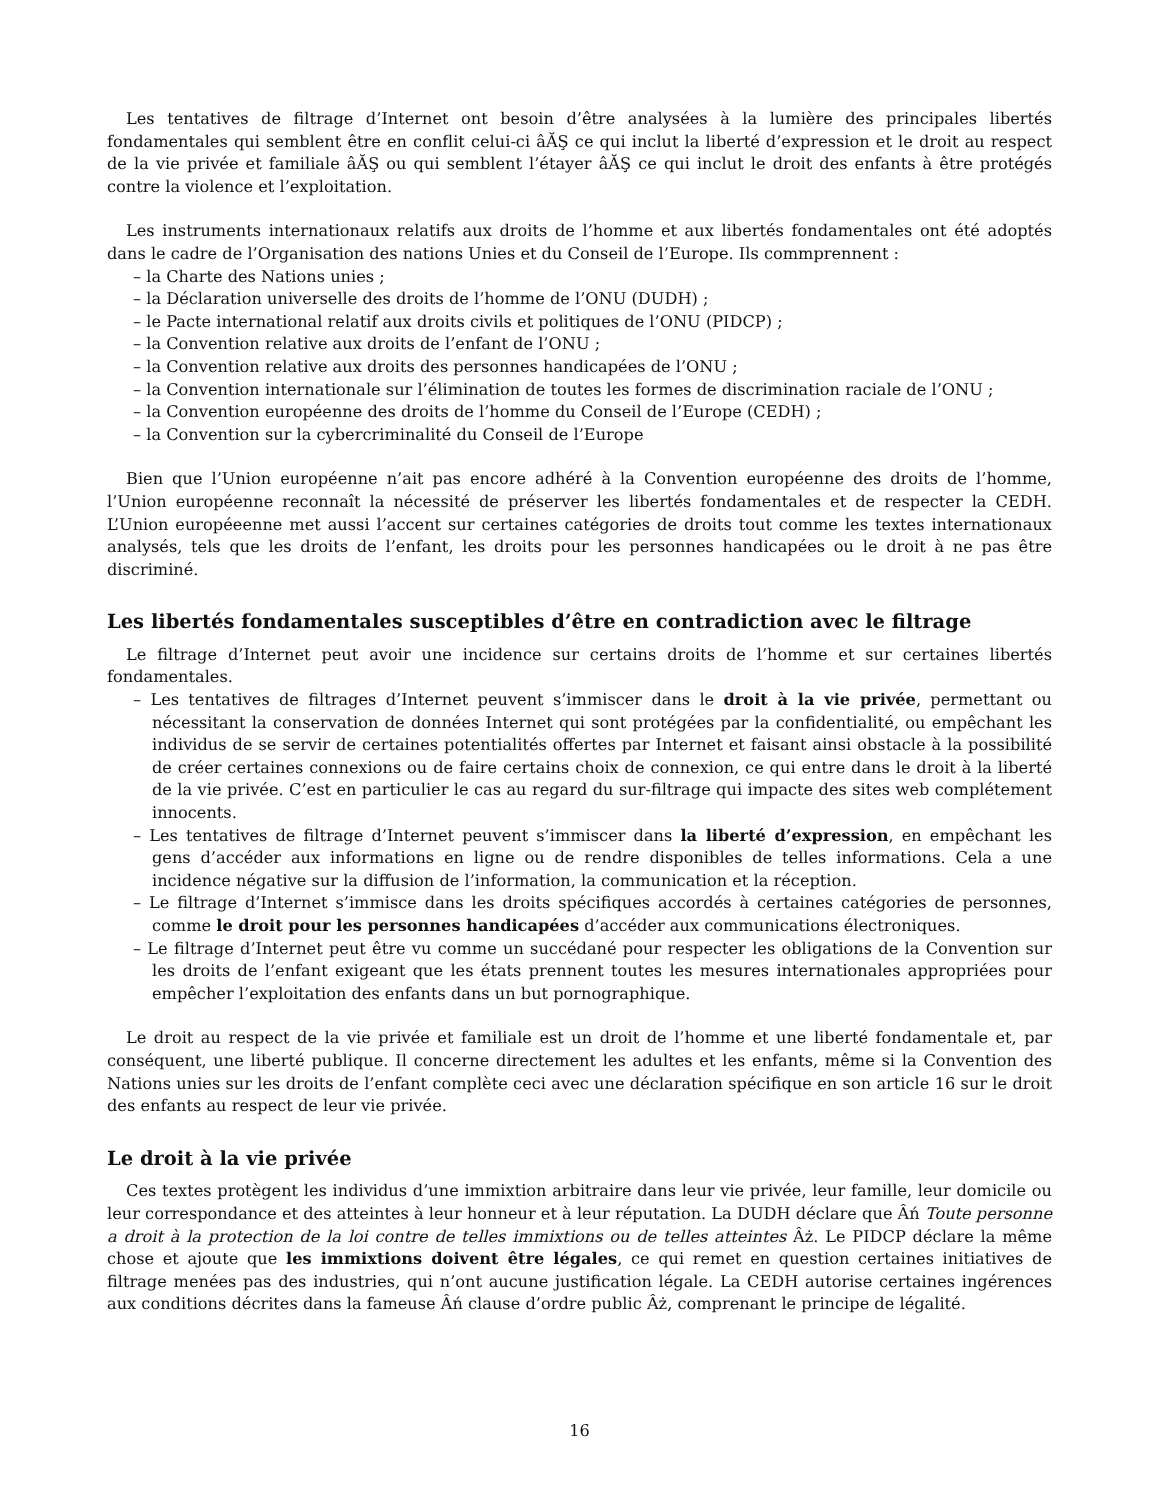Les tentatives de filtrage d’Internet ont besoin d’être analysées à la lumière des principales libertés fondamentales qui semblent être en conflit celui-ci âĂŞ ce qui inclut la liberté d’expression et le droit au respect de la vie privée et familiale âĂŞ ou qui semblent l’étayer âĂŞ ce qui inclut le droit des enfants à être protégés contre la violence et l’exploitation.
Les instruments internationaux relatifs aux droits de l’homme et aux libertés fondamentales ont été adoptés dans le cadre de l’Organisation des nations Unies et du Conseil de l’Europe. Ils commprennent :
– la Charte des Nations unies ;
– la Déclaration universelle des droits de l’homme de l’ONU (DUDH) ;
– le Pacte international relatif aux droits civils et politiques de l’ONU (PIDCP) ;
– la Convention relative aux droits de l’enfant de l’ONU ;
– la Convention relative aux droits des personnes handicapées de l’ONU ;
– la Convention internationale sur l’élimination de toutes les formes de discrimination raciale de l’ONU ;
– la Convention européenne des droits de l’homme du Conseil de l’Europe (CEDH) ;
– la Convention sur la cybercriminalité du Conseil de l’Europe
Bien que l’Union européenne n’ait pas encore adhéré à la Convention européenne des droits de l’homme, l’Union européenne reconnaît la nécessité de préserver les libertés fondamentales et de respecter la CEDH. L’Union européeenne met aussi l’accent sur certaines catégories de droits tout comme les textes internationaux analysés, tels que les droits de l’enfant, les droits pour les personnes handicapées ou le droit à ne pas être discriminé.
Les libertés fondamentales susceptibles d’être en contradiction avec le filtrage
Le filtrage d’Internet peut avoir une incidence sur certains droits de l’homme et sur certaines libertés fondamentales.
– Les tentatives de filtrages d’Internet peuvent s’immiscer dans le droit à la vie privée, permettant ou nécessitant la conservation de données Internet qui sont protégées par la confidentialité, ou empêchant les individus de se servir de certaines potentialités offertes par Internet et faisant ainsi obstacle à la possibilité de créer certaines connexions ou de faire certains choix de connexion, ce qui entre dans le droit à la liberté de la vie privée. C’est en particulier le cas au regard du sur-filtrage qui impacte des sites web complétement innocents.
– Les tentatives de filtrage d’Internet peuvent s’immiscer dans la liberté d’expression, en empêchant les gens d’accéder aux informations en ligne ou de rendre disponibles de telles informations. Cela a une incidence négative sur la diffusion de l’information, la communication et la réception.
– Le filtrage d’Internet s’immisce dans les droits spécifiques accordés à certaines catégories de personnes, comme le droit pour les personnes handicapées d’accéder aux communications électroniques.
– Le filtrage d’Internet peut être vu comme un succédané pour respecter les obligations de la Convention sur les droits de l’enfant exigeant que les états prennent toutes les mesures internationales appropriées pour empêcher l’exploitation des enfants dans un but pornographique.
Le droit au respect de la vie privée et familiale est un droit de l’homme et une liberté fondamentale et, par conséquent, une liberté publique. Il concerne directement les adultes et les enfants, même si la Convention des Nations unies sur les droits de l’enfant complète ceci avec une déclaration spécifique en son article 16 sur le droit des enfants au respect de leur vie privée.
Le droit à la vie privée
Ces textes protègent les individus d’une immixtion arbitraire dans leur vie privée, leur famille, leur domicile ou leur correspondance et des atteintes à leur honneur et à leur réputation. La DUDH déclare que Âń Toute personne a droit à la protection de la loi contre de telles immixtions ou de telles atteintes Âż. Le PIDCP déclare la même chose et ajoute que les immixtions doivent être légales, ce qui remet en question certaines initiatives de filtrage menées pas des industries, qui n’ont aucune justification légale. La CEDH autorise certaines ingérences aux conditions décrites dans la fameuse Âń clause d’ordre public Âż, comprenant le principe de légalité.
16